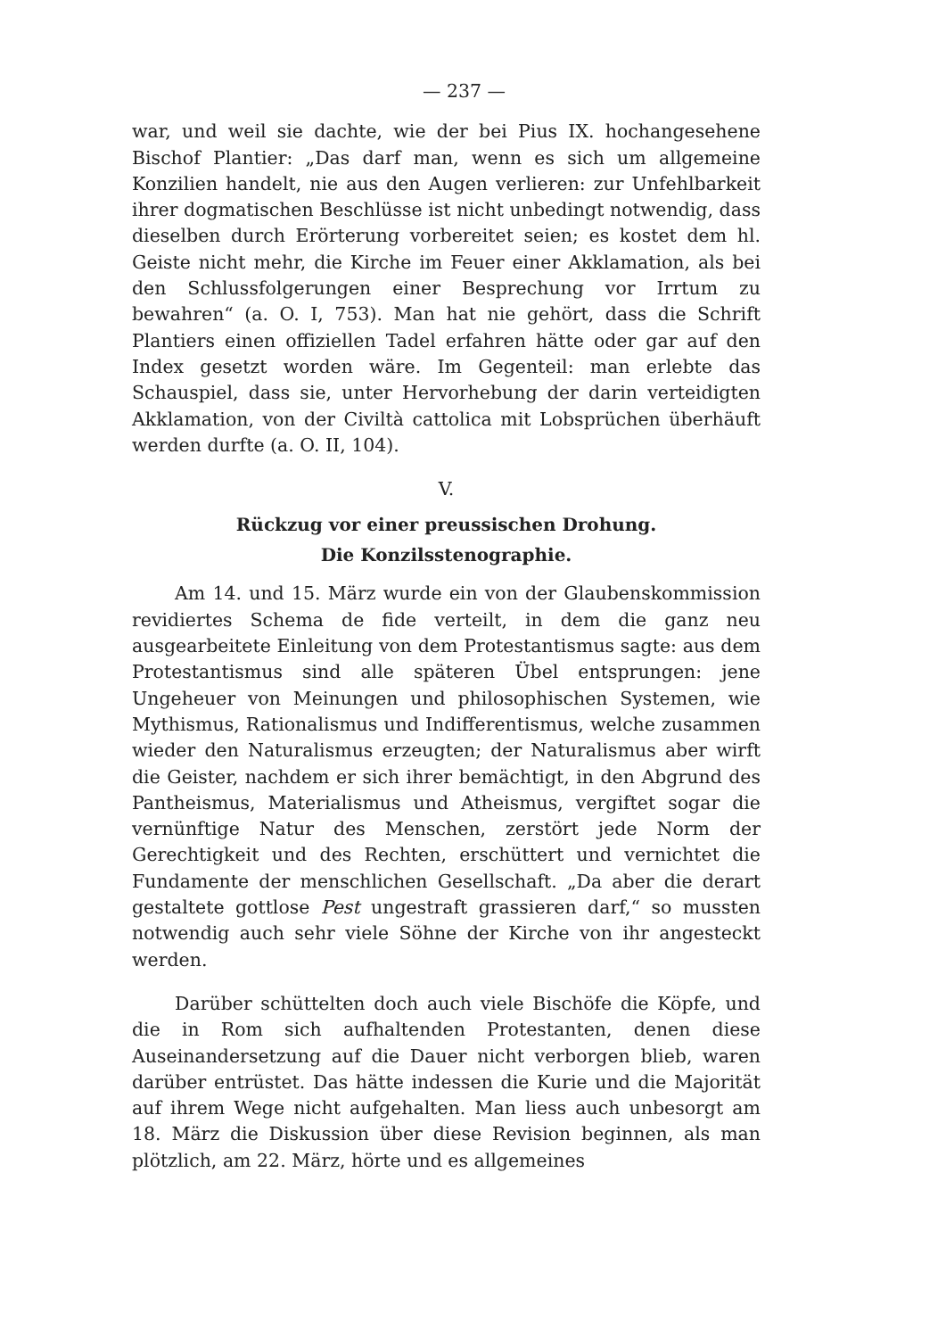— 237 —
war, und weil sie dachte, wie der bei Pius IX. hochangesehene Bischof Plantier: „Das darf man, wenn es sich um allgemeine Konzilien handelt, nie aus den Augen verlieren: zur Unfehlbarkeit ihrer dogmatischen Beschlüsse ist nicht unbedingt notwendig, dass dieselben durch Erörterung vorbereitet seien; es kostet dem hl. Geiste nicht mehr, die Kirche im Feuer einer Akklamation, als bei den Schlussfolgerungen einer Besprechung vor Irrtum zu bewahren“ (a. O. I, 753). Man hat nie gehört, dass die Schrift Plantiers einen offiziellen Tadel erfahren hätte oder gar auf den Index gesetzt worden wäre. Im Gegenteil: man erlebte das Schauspiel, dass sie, unter Hervorhebung der darin verteidigten Akklamation, von der Civiltà cattolica mit Lobsprüchen überhäuft werden durfte (a. O. II, 104).
V.
Rückzug vor einer preussischen Drohung.
Die Konzilsstenographie.
Am 14. und 15. März wurde ein von der Glaubenskommission revidiertes Schema de fide verteilt, in dem die ganz neu ausgearbeitete Einleitung von dem Protestantismus sagte: aus dem Protestantismus sind alle späteren Übel entsprungen: jene Ungeheuer von Meinungen und philosophischen Systemen, wie Mythismus, Rationalismus und Indifferentismus, welche zusammen wieder den Naturalismus erzeugten; der Naturalismus aber wirft die Geister, nachdem er sich ihrer bemächtigt, in den Abgrund des Pantheismus, Materialismus und Atheismus, vergiftet sogar die vernünftige Natur des Menschen, zerstört jede Norm der Gerechtigkeit und des Rechten, erschüttert und vernichtet die Fundamente der menschlichen Gesellschaft. „Da aber die derart gestaltete gottlose Pest ungestraft grassieren darf,“ so mussten notwendig auch sehr viele Söhne der Kirche von ihr angesteckt werden.
Darüber schüttelten doch auch viele Bischöfe die Köpfe, und die in Rom sich aufhaltenden Protestanten, denen diese Auseinandersetzung auf die Dauer nicht verborgen blieb, waren darüber entrüstet. Das hätte indessen die Kurie und die Majorität auf ihrem Wege nicht aufgehalten. Man liess auch unbesorgt am 18. März die Diskussion über diese Revision beginnen, als man plötzlich, am 22. März, hörte und es allgemeines